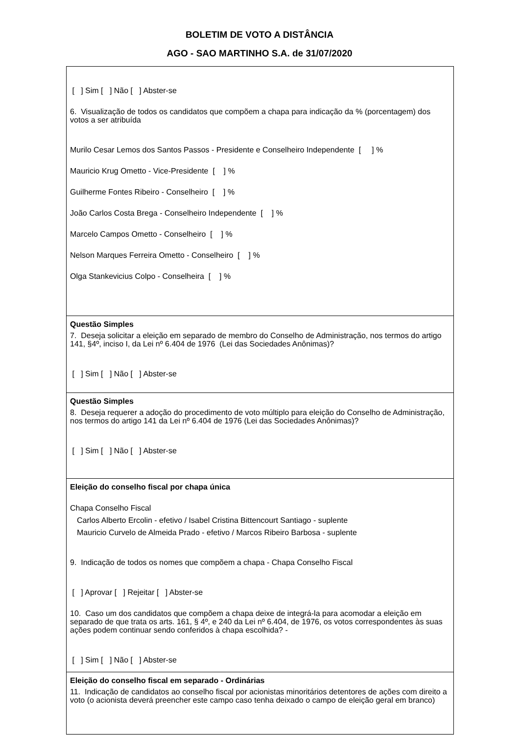BOLETIM DE VOTO A DISTÂNCIA
AGO - SAO MARTINHO S.A. de 31/07/2020
[ ] Sim [ ] Não [ ] Abster-se
6. Visualização de todos os candidatos que compõem a chapa para indicação da % (porcentagem) dos votos a ser atribuída
Murilo Cesar Lemos dos Santos Passos - Presidente e Conselheiro Independente [ ] %
Mauricio Krug Ometto - Vice-Presidente [ ] %
Guilherme Fontes Ribeiro - Conselheiro [ ] %
João Carlos Costa Brega - Conselheiro Independente [ ] %
Marcelo Campos Ometto - Conselheiro [ ] %
Nelson Marques Ferreira Ometto - Conselheiro [ ] %
Olga Stankevicius Colpo - Conselheira [ ] %
Questão Simples
7. Deseja solicitar a eleição em separado de membro do Conselho de Administração, nos termos do artigo 141, §4º, inciso I, da Lei nº 6.404 de 1976 (Lei das Sociedades Anônimas)?
[ ] Sim [ ] Não [ ] Abster-se
Questão Simples
8. Deseja requerer a adoção do procedimento de voto múltiplo para eleição do Conselho de Administração, nos termos do artigo 141 da Lei nº 6.404 de 1976 (Lei das Sociedades Anônimas)?
[ ] Sim [ ] Não [ ] Abster-se
Eleição do conselho fiscal por chapa única
Chapa Conselho Fiscal
Carlos Alberto Ercolin - efetivo / Isabel Cristina Bittencourt Santiago - suplente
Mauricio Curvelo de Almeida Prado - efetivo / Marcos Ribeiro Barbosa - suplente
9. Indicação de todos os nomes que compõem a chapa - Chapa Conselho Fiscal
[ ] Aprovar [ ] Rejeitar [ ] Abster-se
10. Caso um dos candidatos que compõem a chapa deixe de integrá-la para acomodar a eleição em separado de que trata os arts. 161, § 4º, e 240 da Lei nº 6.404, de 1976, os votos correspondentes às suas ações podem continuar sendo conferidos à chapa escolhida? -
[ ] Sim [ ] Não [ ] Abster-se
Eleição do conselho fiscal em separado - Ordinárias
11. Indicação de candidatos ao conselho fiscal por acionistas minoritários detentores de ações com direito a voto (o acionista deverá preencher este campo caso tenha deixado o campo de eleição geral em branco)